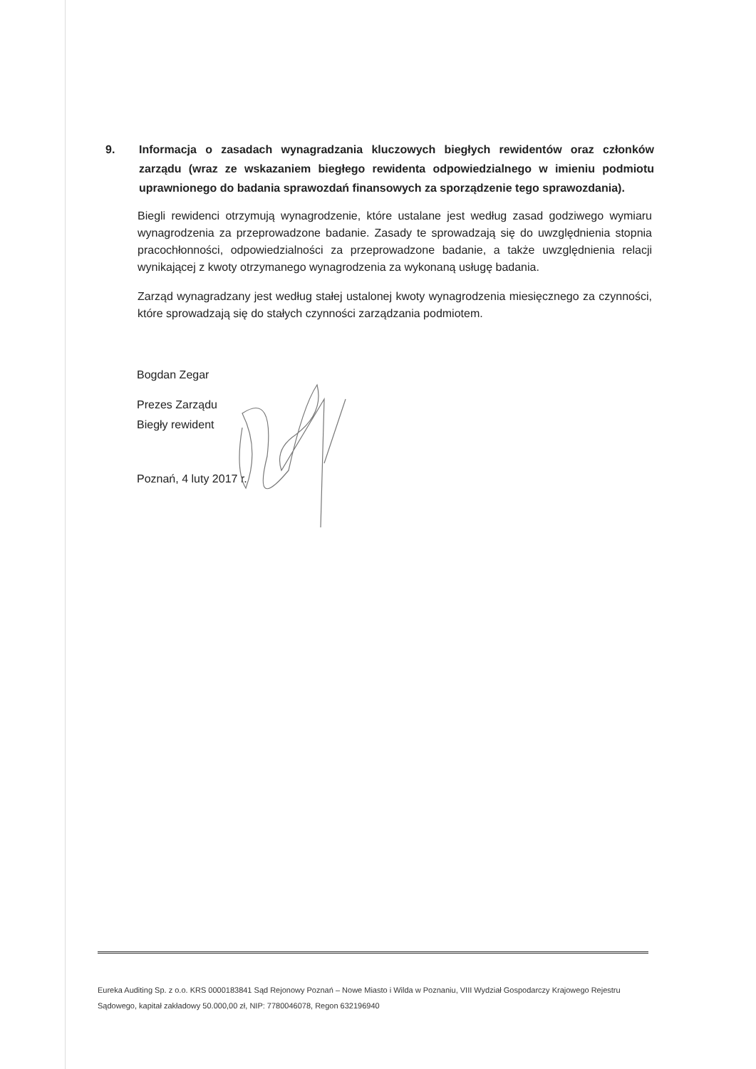9. Informacja o zasadach wynagradzania kluczowych biegłych rewidentów oraz członków zarządu (wraz ze wskazaniem biegłego rewidenta odpowiedzialnego w imieniu podmiotu uprawnionego do badania sprawozdań finansowych za sporządzenie tego sprawozdania).
Biegli rewidenci otrzymują wynagrodzenie, które ustalane jest według zasad godziwego wymiaru wynagrodzenia za przeprowadzone badanie. Zasady te sprowadzają się do uwzględnienia stopnia pracochłonności, odpowiedzialności za przeprowadzone badanie, a także uwzględnienia relacji wynikającej z kwoty otrzymanego wynagrodzenia za wykonaną usługę badania.
Zarząd wynagradzany jest według stałej ustalonej kwoty wynagrodzenia miesięcznego za czynności, które sprowadzają się do stałych czynności zarządzania podmiotem.
Bogdan Zegar
Prezes Zarządu
Biegły rewident
Poznań, 4 luty 2017 r.
Eureka Auditing Sp. z o.o. KRS 0000183841 Sąd Rejonowy Poznań – Nowe Miasto i Wilda w Poznaniu, VIII Wydział Gospodarczy Krajowego Rejestru Sądowego, kapitał zakładowy 50.000,00 zł, NIP: 7780046078, Regon 632196940